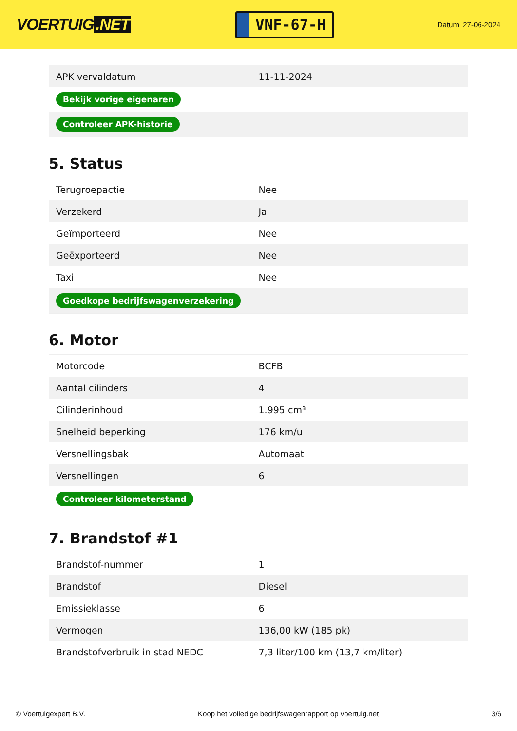VOERTUIG.NET
VNF-67-H
Datum: 27-06-2024
| APK vervaldatum | 11-11-2024 |
| Bekijk vorige eigenaren | |
| Controleer APK-historie | |
5. Status
| Terugroepactie | Nee |
| Verzekerd | Ja |
| Geïmporteerd | Nee |
| Geëxporteerd | Nee |
| Taxi | Nee |
| Goedkope bedrijfswagenverzekering | |
6. Motor
| Motorcode | BCFB |
| Aantal cilinders | 4 |
| Cilinderinhoud | 1.995 cm³ |
| Snelheid beperking | 176 km/u |
| Versnellingsbak | Automaat |
| Versnellingen | 6 |
| Controleer kilometerstand | |
7. Brandstof #1
| Brandstof-nummer | 1 |
| Brandstof | Diesel |
| Emissieklasse | 6 |
| Vermogen | 136,00 kW (185 pk) |
| Brandstofverbruik in stad NEDC | 7,3 liter/100 km (13,7 km/liter) |
© Voertuigexpert B.V. Koop het volledige bedrijfswagenrapport op voertuig.net 3/6